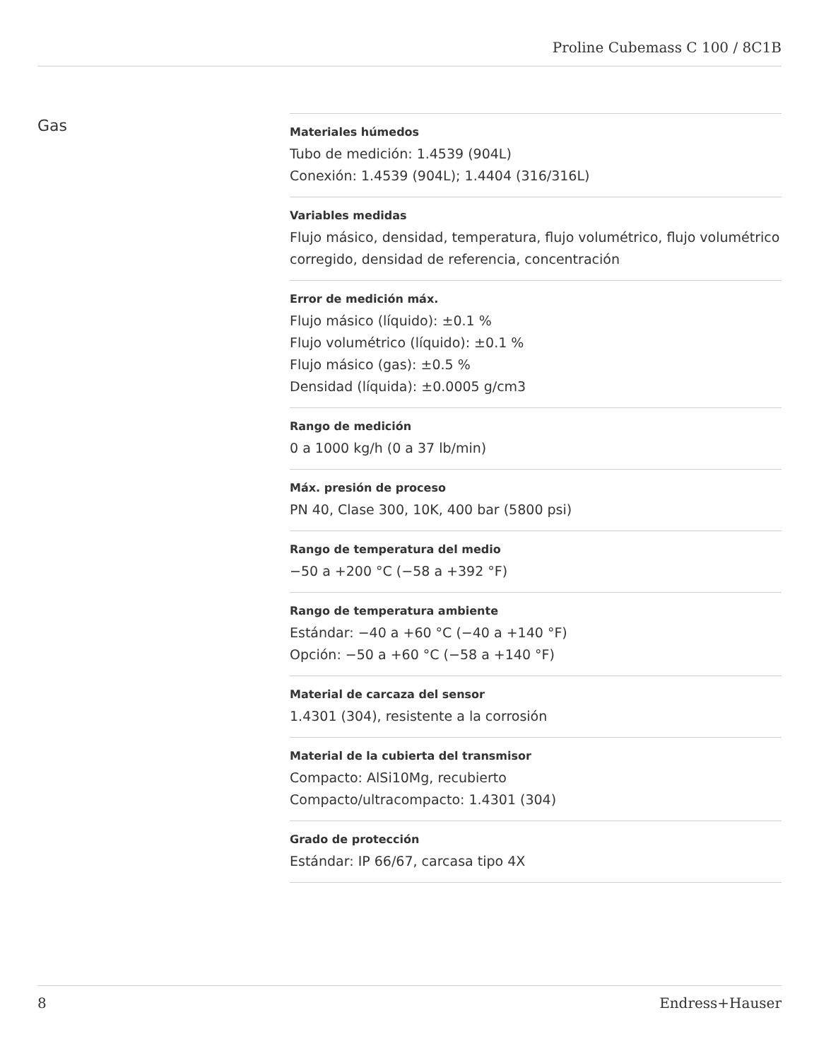Proline Cubemass C 100 / 8C1B
Gas
Materiales húmedos
Tubo de medición: 1.4539 (904L)
Conexión: 1.4539 (904L); 1.4404 (316/316L)
Variables medidas
Flujo másico, densidad, temperatura, flujo volumétrico, flujo volumétrico corregido, densidad de referencia, concentración
Error de medición máx.
Flujo másico (líquido): ±0.1 %
Flujo volumétrico (líquido): ±0.1 %
Flujo másico (gas): ±0.5 %
Densidad (líquida): ±0.0005 g/cm3
Rango de medición
0 a 1000 kg/h (0 a 37 lb/min)
Máx. presión de proceso
PN 40, Clase 300, 10K, 400 bar (5800 psi)
Rango de temperatura del medio
−50 a +200 °C (−58 a +392 °F)
Rango de temperatura ambiente
Estándar: −40 a +60 °C (−40 a +140 °F)
Opción: −50 a +60 °C (−58 a +140 °F)
Material de carcaza del sensor
1.4301 (304), resistente a la corrosión
Material de la cubierta del transmisor
Compacto: AlSi10Mg, recubierto
Compacto/ultracompacto: 1.4301 (304)
Grado de protección
Estándar: IP 66/67, carcasa tipo 4X
8 Endress+Hauser